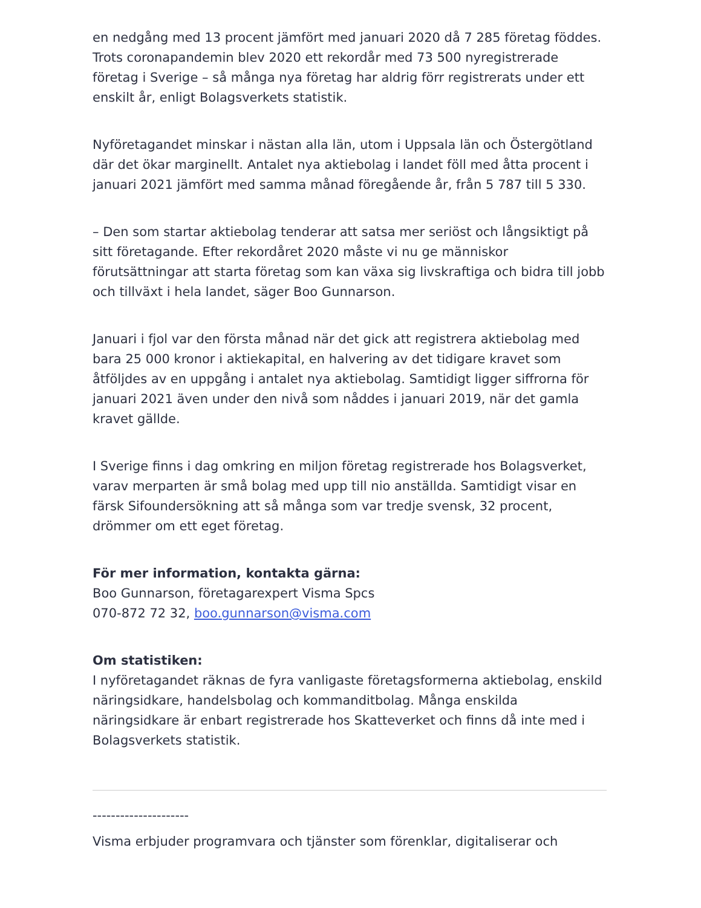en nedgång med 13 procent jämfört med januari 2020 då 7 285 företag föddes. Trots coronapandemin blev 2020 ett rekordår med 73 500 nyregistrerade företag i Sverige – så många nya företag har aldrig förr registrerats under ett enskilt år, enligt Bolagsverkets statistik.
Nyföretagandet minskar i nästan alla län, utom i Uppsala län och Östergötland där det ökar marginellt. Antalet nya aktiebolag i landet föll med åtta procent i januari 2021 jämfört med samma månad föregående år, från 5 787 till 5 330.
– Den som startar aktiebolag tenderar att satsa mer seriöst och långsiktigt på sitt företagande. Efter rekordåret 2020 måste vi nu ge människor förutsättningar att starta företag som kan växa sig livskraftiga och bidra till jobb och tillväxt i hela landet, säger Boo Gunnarson.
Januari i fjol var den första månad när det gick att registrera aktiebolag med bara 25 000 kronor i aktiekapital, en halvering av det tidigare kravet som åtföljdes av en uppgång i antalet nya aktiebolag. Samtidigt ligger siffrorna för januari 2021 även under den nivå som nåddes i januari 2019, när det gamla kravet gällde.
I Sverige finns i dag omkring en miljon företag registrerade hos Bolagsverket, varav merparten är små bolag med upp till nio anställda. Samtidigt visar en färsk Sifoundersökning att så många som var tredje svensk, 32 procent, drömmer om ett eget företag.
För mer information, kontakta gärna:
Boo Gunnarson, företagarexpert Visma Spcs
070-872 72 32, boo.gunnarson@visma.com
Om statistiken:
I nyföretagandet räknas de fyra vanligaste företagsformerna aktiebolag, enskild näringsidkare, handelsbolag och kommanditbolag. Många enskilda näringsidkare är enbart registrerade hos Skatteverket och finns då inte med i Bolagsverkets statistik.
---------------------
Visma erbjuder programvara och tjänster som förenklar, digitaliserar och